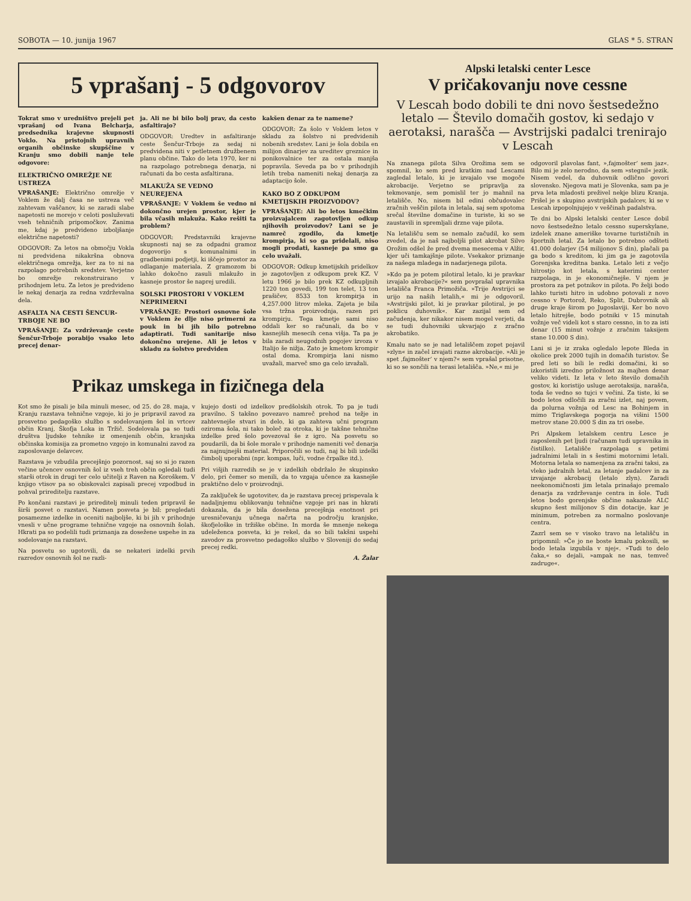SOBOTA — 10. junija 1967 GLAS * 5. STRAN
5 vprašanj - 5 odgovorov
Tokrat smo v uredništvo prejeli pet vprašanj od Ivana Belcharja, predsednika krajevne skupnosti Voklo. Na pristojnih upravnih organih občinske skupščine v Kranju smo dobili nanje tele odgovore:
ELEKTRIČNO OMREŽJE NE USTREZA
VPRAŠANJE: Električno omrežje v Voklem že dalj časa ne ustreza več zahtevam vaščanov, ki se zaradi slabe napetosti ne morejo v celoti posluževati vseh tehničnih pripomočkov. Zanima me, kdaj je predvideno izboljšanje električne napetosti?
ODGOVOR: Za letos na območju Vokla ni predvidena nikakršna obnova električnega omrežja, ker za to ni na razpolago potrebnih sredstev. Verjetno bo omrežje rekonstruirano v prihodnjem letu. Za letos je predvideno le nekaj denarja za redna vzdrževalna dela.
ASFALTA NA CESTI ŠENCUR-TRBOJE NE BO
VPRAŠANJE: Za vzdrževanje ceste Šenčur-Trboje porabijo vsako leto precej denar-
ja. Ali ne bi bilo bolj prav, da cesto asfaltirajo?
ODGOVOR: Uredtev in asfaltiranje ceste Šenčur-Trboje za sedaj ni predvidena niti v petletnem družbenem planu občine. Tako do leta 1970, ker ni na razpolago potrebnega denarja, ni računati da bo cesta asfaltirana.
MLAKUŽA SE VEDNO NEUREJENA
VPRAŠANJE: V Voklem še vedno ni dokončno urejen prostor, kjer je bila včasih mlakuža. Kako rešiti ta problem?
ODGOVOR: Predstavniki krajevne skupnosti naj se za odpadni gramoz dogovorijo s komunalnimi in gradbenimi podjetji, ki iščejo prostor za odlaganje materiala. Z gramozom bi lahko dokočno zasuli mlakužo in kasneje prostor še naprej uredili.
SOLSKI PROSTORI V VOKLEM NEPRIMERNI
VPRAŠANJE: Prostori osnovne šole v Voklem že dlje niso primerni za pouk in bi jih bilo potrebno adaptirati. Tudi sanitarije niso dokončno urejene. Ali je letos v skladu za šolstvo predviden
kakšen denar za te namene?
ODGOVOR: Za šolo v Voklem letos v skladu za šolstvo ni predvidenih nobenih sredstev. Lani je šola dobila en milijon dinarjev za ureditev greznice in ponikovalnice ter za ostala manjša popravila. Seveda pa bo v prihodnjih letih treba nameniti nekaj denarja za adaptacijo šole.
KAKO BO Z ODKUPOM KMETIJSKIH PROIZVODOV?
VPRAŠANJE: Ali bo letos kmečkim proizvajalcem zagotovljen odkup njihovih proizvodov? Lani se je namreč zgodilo, da kmetje krompirja, ki so ga pridelali, niso mogli prodati, kasneje pa smo ga celo uvažali.
ODGOVOR: Odkup kmetijskih pridelkov je zagotovljen z odkupom prek KZ. V letu 1966 je bilo prek KZ odkupljnih 1220 ton govedi, 199 ton telet, 13 ton prašičev, 8533 ton krompirja in 4,257.000 litrov mleka. Zajeta je bila vsa tržna proizvodnja, razen pri krompirju. Tega kmetje sami niso oddali ker so računali, da bo v kasnejših mesecih cena višja. Ta pa je bila zaradi neugodnih pogojev izvoza v Italijo še nižja. Zato je kmetom krompir ostal doma. Krompirja lani nismo uvažali, marveč smo ga celo izvažali.
Prikaz umskega in fizičnega dela
Kot smo že pisali je bila minuli mesec, od 25. do 28. maja, v Kranju razstava tehnične vzgoje, ki jo je pripravil zavod za prosvetno pedagoško službo s sodelovanjem šol in vrtcev občin Kranj, Škofja Loka in Tržič. Sodelovala pa so tudi društva ljudske tehnike iz omenjenih občin, kranjska občinska komisija za prometno vzgojo in komunalni zavod za zaposlovanje delavcev.
Razstava je vzbudila precejšnjo pozornost, saj so si jo razen večine učencev osnovnih šol iz vseh treh občin ogledali tudi starši otrok in drugi ter celo učitelji z Raven na Koroškem. V knjigo vtisov pa so obiskovalci zapisali precej vzpodbud in pohval prireditelju razstave.
Po končani razstavi je prireditelj minuli teden pripravil še širši posvet o razstavi. Namen posveta je bil: pregledati posamezne izdelke in oceniti najboljše, ki bi jih v prihodnje vnesli v učne programe tehnične vzgoje na osnovnih šolah. Hkrati pa so podelili tudi priznanja za dosežene uspehe in za sodelovanje na razstavi.
Na posvetu so ugotovili, da se nekateri izdelki prvih razredov osnovnih šol ne razli-
kujejo dosti od izdelkov predšolskih otrok. To pa je tudi pravilno. S takšno povezavo namreč prehod na težje in zahtevnejše stvari in delo, ki ga zahteva učni program oziroma šola, ni tako boleč za otroka, ki je takšne tehnične izdelke pred šolo povezoval še z igro. Na posvetu so poudarili, da bi šole morale v prihodnje nameniti več denarja za najnujnejši material. Priporočili so tudi, naj bi bili izdelki čimbolj uporabni (npr. kompas, luči, vodne črpalke itd.).
Pri višjih razredih se je v izdelkih obdržalo že skupinsko delo, pri čemer so menili, da to vzgaja učence za kasnejše praktično delo v proizvodnji.
Za zaključek še ugotovitev, da je razstava precej prispevala k nadaljnjemu oblikovanju tehnične vzgoje pri nas in hkrati dokazala, da je bila dosežena precejšnja enotnost pri uresničevanju učnega načrta na področju kranjske, škofjeloške in tržiške občine. In morda še mnenje nekega udeleženca posveta, ki je rekel, da so bili takšni uspehi zavodov za prosvetno pedagoško službo v Sloveniji do sedaj precej redki.
A. Žalar
Alpski letalski center Lesce
V pričakovanju nove cessne
V Lescah bodo dobili te dni novo šestsedežno letalo — Število domačih gostov, ki sedajo v aerotaksi, narašča — Avstrijski padalci trenirajo v Lescah
Na znanega pilota Silva Orožima sem se spomnil, ko sem pred kratkim nad Lescami zagledal letalo, ki je izvajalo vse mogoče akrobacije. Verjetno se pripravlja za tekmovanje, sem pomislil ter jo mahnil na letališče. No, nisem bil edini občudovalec zračnih veščin pilota in letala, saj sem spotoma srečal številne domačine in turiste, ki so se zaustavili in spremljali drzne vaje pilota.
Na letališču sem se nemalo začudil, ko sem zvedel, da je naš najboljši pilot akrobat Silvo Orožim odšel že pred dvema mesecema v Alžir, kjer uči tamkajšnje pilote. Vsekakor priznanje za našega mladega in nadarjenega pilota.
»Kdo pa je potem pilotiral letalo, ki je pravkar izvajalo akrobacije?« sem povprašal upravnika letališča Franca Primožiča. »Trije Avstrijci se urijo na naših letalih,« mi je odgovoril. »Avstrijski pilot, ki je pravkar pilotiral, je po poklicu duhovnik«. Kar zazijal sem od začudenja, ker nikakor nisem mogel verjeti, da se tudi duhovniki ukvarjajo z zračno akrobatiko.
Kmalu nato se je nad letališčem zopet pojavil »zlyn« in začel izvajati razne akrobacije. »Ali je spet ‚fajmošter‘ v njem?« sem vprašal prisotne, ki so se sončili na terasi letališča. »Ne,« mi je
odgovoril plavolas fant, »‚fajmošter‘ sem jaz«. Bilo mi je zelo nerodno, da sem »stegnil« jezik. Nisem vedel, da duhovnik odlično govori slovensko. Njegova mati je Slovenka, sam pa je prva leta mladosti preživel nekje blizu Kranja. Prišel je s skupino avstrijskih padalcev, ki se v Lescah izpopolnjujejo v veščinah padalstva.
Te dni bo Alpski letalski center Lesce dobil novo šestsedežno letalo cessno superskylane, izdelek znane ameriške tovarne turističnih in športnih letal. Za letalo bo potrebno odšteti 41.000 dolarjev (54 milijonov S din), plačali pa ga bodo s kreditom, ki jim ga je zagotovila Gorenjska kreditna banka. Letalo leti z večjo hitrostjo kot letala, s katerimi center razpolaga, in je ekonomičnejše. V njem je prostora za pet potnikov in pilota. Po želji bodo lahko turisti hitro in udobno potovali z novo cessno v Portorož, Reko, Split, Dubrovnik ali druge kraje širom po Jugoslaviji. Ker bo novo letalo hitrejše, bodo potniki v 15 minutah vožnje več videli kot s staro cessno, in to za isti denar (15 minut vožnje z zračnim taksijem stane 10.000 S din).
Lani si je iz zraka ogledalo lepote Bleda in okolice prek 2000 tujih in domačih turistov. Še pred leti so bili le redki domačini, ki so izkoristili izredno priložnost za majhen denar veliko videti. Iz leta v leto število domačih gostov, ki koristijo usluge aerotaksija, narašča, toda še vedno so tujci v večini. Za tiste, ki se bodo letos odločili za zračni izlet, naj povem, da polurna vožnja od Lesc na Bohinjem in mimo Triglavskega pogorja na višini 1500 metrov stane 20.000 S din za tri osebe.
Pri Alpskem letalskem centru Lesce je zaposlenih pet ljudi (računam tudi upravnika in čistilko). Letališče razpolaga s petimi jadralnimi letali in s šestimi motornimi letali. Motorna letala so namenjena za zračni taksi, za vleko jadralnih letal, za letanje padalcev in za izvajanje akrobacij (letalo zlyn). Zaradi neekonomičnosti jim letala prinašajo premalo denarja za vzdrževanje centra in šole. Tudi letos bodo gorenjske občine nakazale ALC skupno šest milijonov S din dotacije, kar je minimum, potreben za normalno poslovanje centra.
Zazrl sem se v visoko travo na letališču in pripomnil: »Če jo ne boste kmalu pokosili, se bodo letala izgubila v njej«. »Tudi to delo čaka,« so dejali, »ampak ne nas, temveč zadruge«.